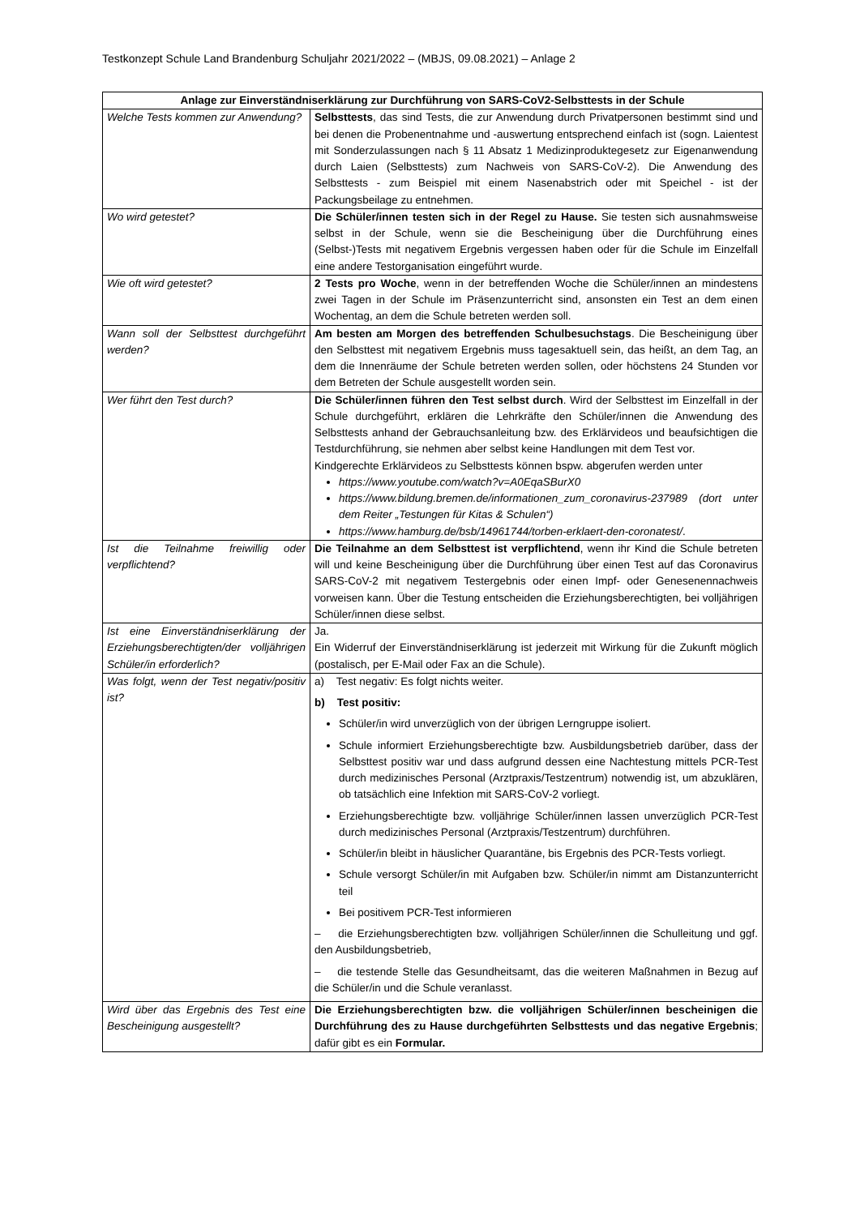Testkonzept Schule Land Brandenburg Schuljahr 2021/2022 – (MBJS, 09.08.2021) – Anlage 2
| Anlage zur Einverständniserklärung zur Durchführung von SARS-CoV2-Selbsttests in der Schule | |
| --- | --- |
| Welche Tests kommen zur Anwendung? | Selbsttests , das sind Tests, die zur Anwendung durch Privatpersonen bestimmt sind und bei denen die Probenentnahme und -auswertung entsprechend einfach ist (sogn. Laientest mit Sonderzulassungen nach § 11 Absatz 1 Medizinproduktegesetz zur Eigenanwendung durch Laien (Selbsttests) zum Nachweis von SARS-CoV-2). Die Anwendung des Selbsttests - zum Beispiel mit einem Nasenabstrich oder mit Speichel - ist der Packungsbeilage zu entnehmen. |
| Wo wird getestet? | Die Schüler/innen testen sich in der Regel zu Hause. Sie testen sich ausnahmsweise selbst in der Schule, wenn sie die Bescheinigung über die Durchführung eines (Selbst-)Tests mit negativem Ergebnis vergessen haben oder für die Schule im Einzelfall eine andere Testorganisation eingeführt wurde. |
| Wie oft wird getestet? | 2 Tests pro Woche , wenn in der betreffenden Woche die Schüler/innen an mindestens zwei Tagen in der Schule im Präsenzunterricht sind, ansonsten ein Test an dem einen Wochentag, an dem die Schule betreten werden soll. |
| Wann soll der Selbsttest durchgeführt werden? | Am besten am Morgen des betreffenden Schulbesuchstags . Die Bescheinigung über den Selbsttest mit negativem Ergebnis muss tagesaktuell sein, das heißt, an dem Tag, an dem die Innenräume der Schule betreten werden sollen, oder höchstens 24 Stunden vor dem Betreten der Schule ausgestellt worden sein. |
| Wer führt den Test durch? | Die Schüler/innen führen den Test selbst durch . Wird der Selbsttest im Einzelfall in der Schule durchgeführt, erklären die Lehrkräfte den Schüler/innen die Anwendung des Selbsttests anhand der Gebrauchsanleitung bzw. des Erklärvideos und beaufsichtigen die Testdurchführung, sie nehmen aber selbst keine Handlungen mit dem Test vor. Kindgerechte Erklärvideos zu Selbsttests können bspw. abgerufen werden unter https://www.youtube.com/watch?v=A0EqaSBurX0 https://www.bildung.bremen.de/informationen_zum_coronavirus-237989 (dort unter dem Reiter „Testungen für Kitas & Schulen“) https://www.hamburg.de/bsb/14961744/torben-erklaert-den-coronatest/ . |
| Ist die Teilnahme freiwillig oder verpflichtend? | Die Teilnahme an dem Selbsttest ist verpflichtend , wenn ihr Kind die Schule betreten will und keine Bescheinigung über die Durchführung über einen Test auf das Coronavirus SARS-CoV-2 mit negativem Testergebnis oder einen Impf- oder Genesenennachweis vorweisen kann. Über die Testung entscheiden die Erziehungsberechtigten, bei volljährigen Schüler/innen diese selbst. |
| Ist eine Einverständniserklärung der Erziehungsberechtigten/der volljährigen Schüler/in erforderlich? | Ja. Ein Widerruf der Einverständniserklärung ist jederzeit mit Wirkung für die Zukunft möglich (postalisch, per E-Mail oder Fax an die Schule). |
| Was folgt, wenn der Test negativ/positiv ist? | a) Test negativ: Es folgt nichts weiter. b) Test positiv: Schüler/in wird unverzüglich von der übrigen Lerngruppe isoliert. Schule informiert Erziehungsberechtigte bzw. Ausbildungsbetrieb darüber, dass der Selbsttest positiv war und dass aufgrund dessen eine Nachtestung mittels PCR-Test durch medizinisches Personal (Arztpraxis/Testzentrum) notwendig ist, um abzuklären, ob tatsächlich eine Infektion mit SARS-CoV-2 vorliegt. Erziehungsberechtigte bzw. volljährige Schüler/innen lassen unverzüglich PCR-Test durch medizinisches Personal (Arztpraxis/Testzentrum) durchführen. Schüler/in bleibt in häuslicher Quarantäne, bis Ergebnis des PCR-Tests vorliegt. Schule versorgt Schüler/in mit Aufgaben bzw. Schüler/in nimmt am Distanzunterricht teil Bei positivem PCR-Test informieren – die Erziehungsberechtigten bzw. volljährigen Schüler/innen die Schulleitung und ggf. den Ausbildungsbetrieb, – die testende Stelle das Gesundheitsamt, das die weiteren Maßnahmen in Bezug auf die Schüler/in und die Schule veranlasst. |
| Wird über das Ergebnis des Test eine Bescheinigung ausgestellt? | Die Erziehungsberechtigten bzw. die volljährigen Schüler/innen bescheinigen die Durchführung des zu Hause durchgeführten Selbsttests und das negative Ergebnis ; dafür gibt es ein Formular. |